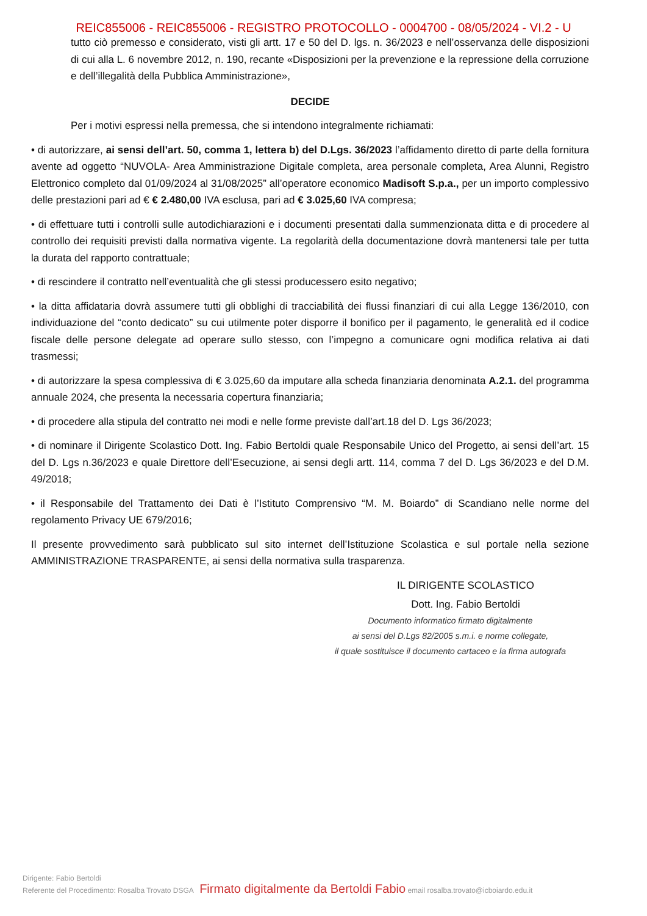REIC855006 - REIC855006 - REGISTRO PROTOCOLLO - 0004700 - 08/05/2024 - VI.2 - U
tutto ciò premesso e considerato, visti gli artt. 17 e 50 del D. lgs. n. 36/2023 e nell’osservanza delle disposizioni di cui alla L. 6 novembre 2012, n. 190, recante «Disposizioni per la prevenzione e la repressione della corruzione e dell’illegalità della Pubblica Amministrazione»,
DECIDE
Per i motivi espressi nella premessa, che si intendono integralmente richiamati:
• di autorizzare, ai sensi dell’art. 50, comma 1, lettera b) del D.Lgs. 36/2023 l’affidamento diretto di parte della fornitura avente ad oggetto “NUVOLA- Area Amministrazione Digitale completa, area personale completa, Area Alunni, Registro Elettronico completo dal 01/09/2024 al 31/08/2025” all’operatore economico Madisoft S.p.a., per un importo complessivo delle prestazioni pari ad € € 2.480,00 IVA esclusa, pari ad € 3.025,60 IVA compresa;
• di effettuare tutti i controlli sulle autodichiarazioni e i documenti presentati dalla summenzionata ditta e di procedere al controllo dei requisiti previsti dalla normativa vigente. La regolarità della documentazione dovrà mantenersi tale per tutta la durata del rapporto contrattuale;
• di rescindere il contratto nell’eventualità che gli stessi producessero esito negativo;
• la ditta affidataria dovrà assumere tutti gli obblighi di tracciabilità dei flussi finanziari di cui alla Legge 136/2010, con individuazione del “conto dedicato” su cui utilmente poter disporre il bonifico per il pagamento, le generalità ed il codice fiscale delle persone delegate ad operare sullo stesso, con l’impegno a comunicare ogni modifica relativa ai dati trasmessi;
• di autorizzare la spesa complessiva di € 3.025,60 da imputare alla scheda finanziaria denominata A.2.1. del programma annuale 2024, che presenta la necessaria copertura finanziaria;
• di procedere alla stipula del contratto nei modi e nelle forme previste dall’art.18 del D. Lgs 36/2023;
• di nominare il Dirigente Scolastico Dott. Ing. Fabio Bertoldi quale Responsabile Unico del Progetto, ai sensi dell’art. 15 del D. Lgs n.36/2023 e quale Direttore dell’Esecuzione, ai sensi degli artt. 114, comma 7 del D. Lgs 36/2023 e del D.M. 49/2018;
• il Responsabile del Trattamento dei Dati è l’Istituto Comprensivo “M. M. Boiardo” di Scandiano nelle norme del regolamento Privacy UE 679/2016;
Il presente provvedimento sarà pubblicato sul sito internet dell’Istituzione Scolastica e sul portale nella sezione AMMINISTRAZIONE TRASPARENTE, ai sensi della normativa sulla trasparenza.
IL DIRIGENTE SCOLASTICO
Dott. Ing. Fabio Bertoldi
Documento informatico firmato digitalmente
ai sensi del D.Lgs 82/2005 s.m.i. e norme collegate,
il quale sostituisce il documento cartaceo e la firma autografa
Dirigente: Fabio Bertoldi
Referente del Procedimento: Rosalba Trovato DSGA Firmato digitalmente da Bertoldi Fabio email rosalba.trovato@icboiardo.edu.it